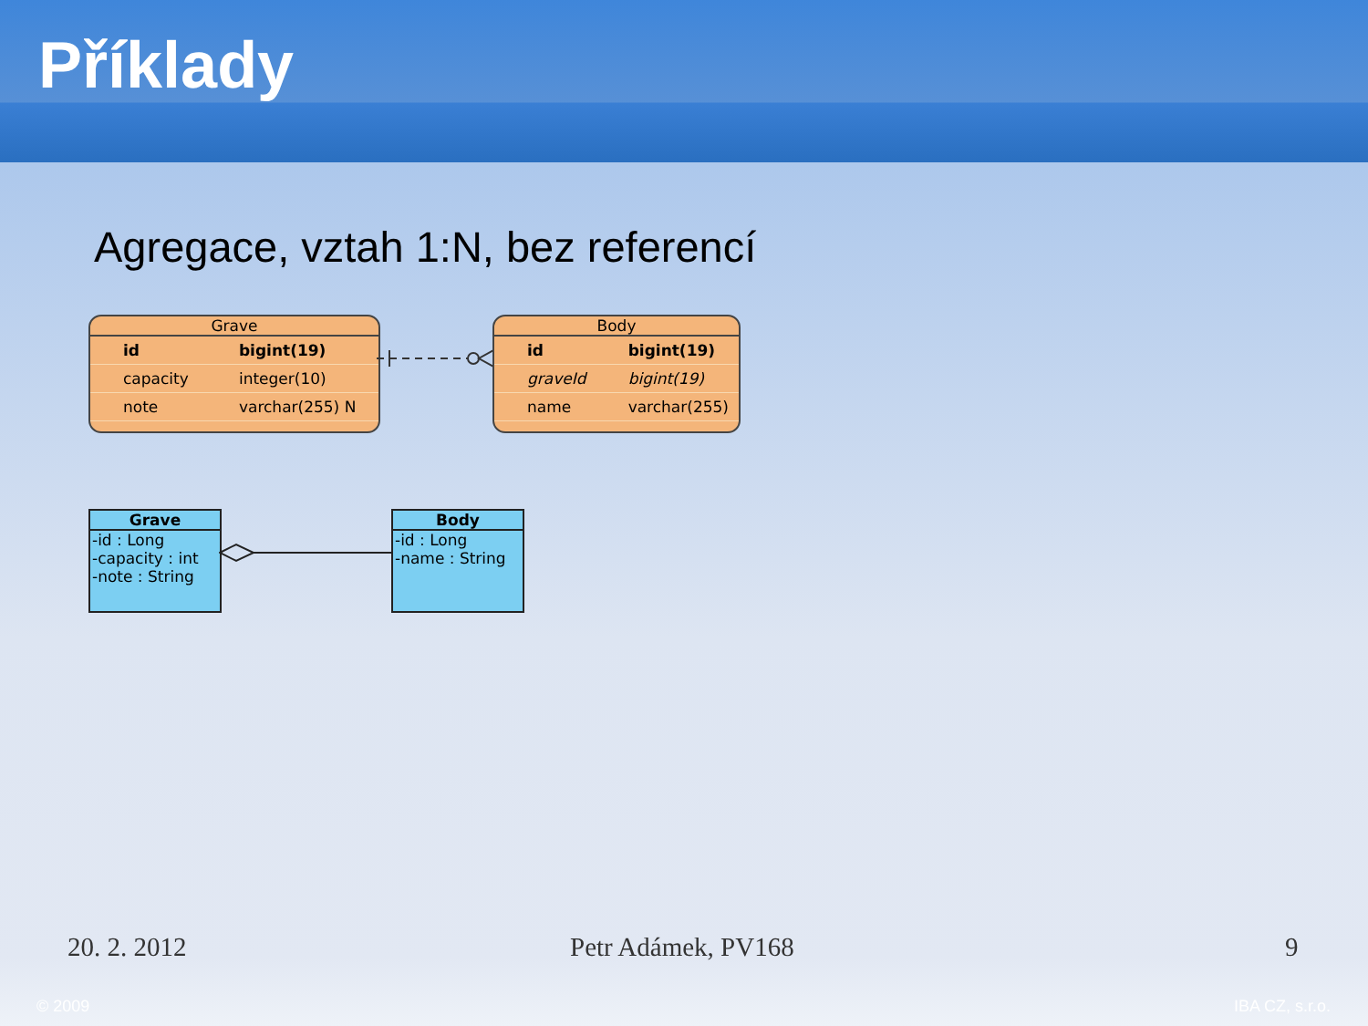Příklady
Agregace, vztah 1:N, bez referencí
Grave
| id | bigint(19) |
| capacity | integer(10) |
| note | varchar(255) N |
Body
| id | bigint(19) |
| graveId | bigint(19) |
| name | varchar(255) |
Grave
-id : Long
-capacity : int
-note : String
Body
-id : Long
-name : String
20. 2. 2012 Petr Adámek, PV168 9
© 2009 IBA CZ, s.r.o.